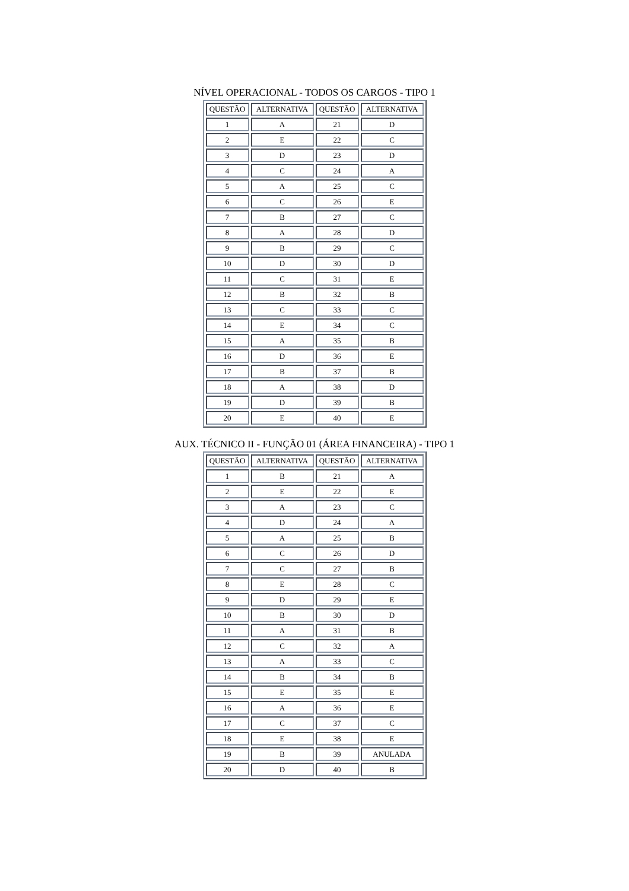NÍVEL OPERACIONAL - TODOS OS CARGOS - TIPO 1
| QUESTÃO | ALTERNATIVA | QUESTÃO | ALTERNATIVA |
| --- | --- | --- | --- |
| 1 | A | 21 | D |
| 2 | E | 22 | C |
| 3 | D | 23 | D |
| 4 | C | 24 | A |
| 5 | A | 25 | C |
| 6 | C | 26 | E |
| 7 | B | 27 | C |
| 8 | A | 28 | D |
| 9 | B | 29 | C |
| 10 | D | 30 | D |
| 11 | C | 31 | E |
| 12 | B | 32 | B |
| 13 | C | 33 | C |
| 14 | E | 34 | C |
| 15 | A | 35 | B |
| 16 | D | 36 | E |
| 17 | B | 37 | B |
| 18 | A | 38 | D |
| 19 | D | 39 | B |
| 20 | E | 40 | E |
AUX. TÉCNICO II - FUNÇÃO 01 (ÁREA FINANCEIRA) - TIPO 1
| QUESTÃO | ALTERNATIVA | QUESTÃO | ALTERNATIVA |
| --- | --- | --- | --- |
| 1 | B | 21 | A |
| 2 | E | 22 | E |
| 3 | A | 23 | C |
| 4 | D | 24 | A |
| 5 | A | 25 | B |
| 6 | C | 26 | D |
| 7 | C | 27 | B |
| 8 | E | 28 | C |
| 9 | D | 29 | E |
| 10 | B | 30 | D |
| 11 | A | 31 | B |
| 12 | C | 32 | A |
| 13 | A | 33 | C |
| 14 | B | 34 | B |
| 15 | E | 35 | E |
| 16 | A | 36 | E |
| 17 | C | 37 | C |
| 18 | E | 38 | E |
| 19 | B | 39 | ANULADA |
| 20 | D | 40 | B |